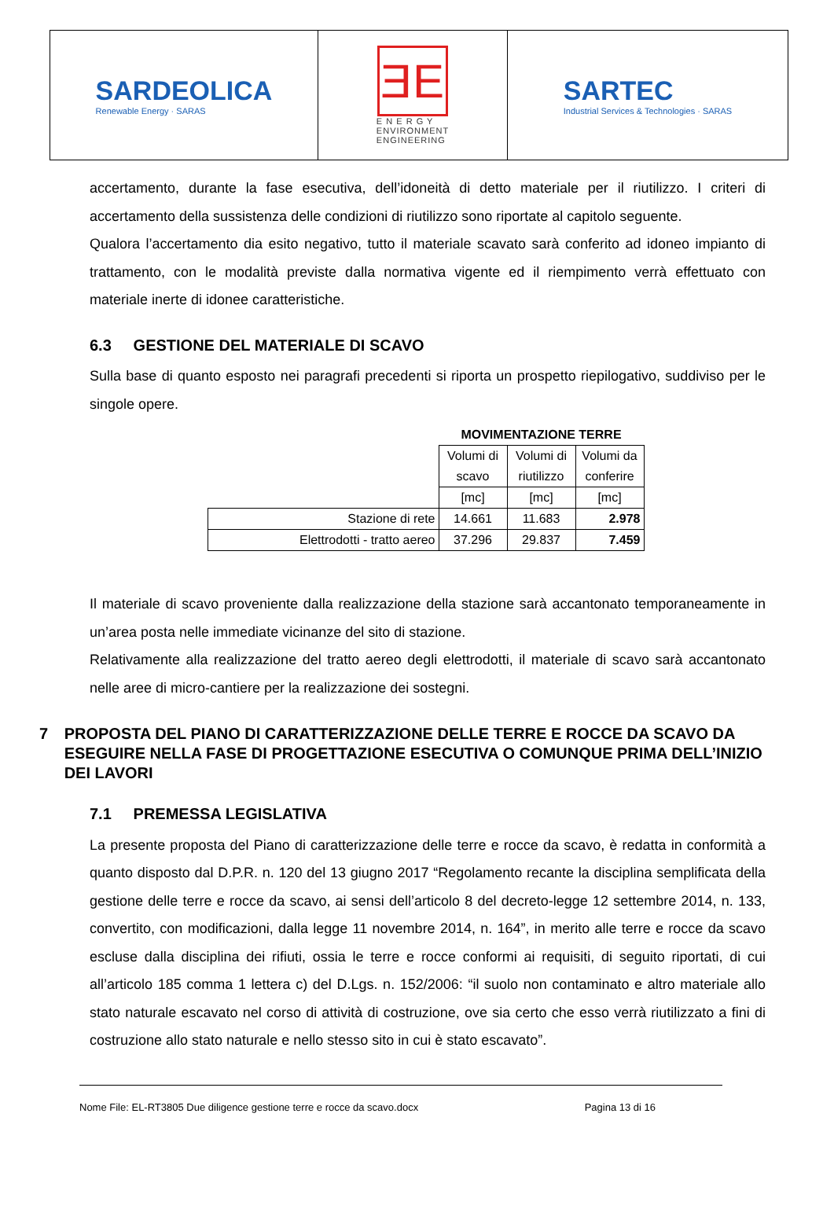SARDEOLICA
Renewable Energy · SARAS
ƎE
E N E R G Y
ENVIRONMENT
ENGINEERING
SARTEC
Industrial Services & Technologies · SARAS
accertamento, durante la fase esecutiva, dell’idoneità di detto materiale per il riutilizzo. I criteri di accertamento della sussistenza delle condizioni di riutilizzo sono riportate al capitolo seguente.
Qualora l’accertamento dia esito negativo, tutto il materiale scavato sarà conferito ad idoneo impianto di trattamento, con le modalità previste dalla normativa vigente ed il riempimento verrà effettuato con materiale inerte di idonee caratteristiche.
6.3 GESTIONE DEL MATERIALE DI SCAVO
Sulla base di quanto esposto nei paragrafi precedenti si riporta un prospetto riepilogativo, suddiviso per le singole opere.
| | MOVIMENTAZIONE TERRE | | |
| | Volumi di scavo | Volumi di riutilizzo | Volumi da conferire |
| | [mc] | [mc] | [mc] |
| Stazione di rete | 14.661 | 11.683 | 2.978 |
| Elettrodotti - tratto aereo | 37.296 | 29.837 | 7.459 |
Il materiale di scavo proveniente dalla realizzazione della stazione sarà accantonato temporaneamente in un’area posta nelle immediate vicinanze del sito di stazione.
Relativamente alla realizzazione del tratto aereo degli elettrodotti, il materiale di scavo sarà accantonato nelle aree di micro-cantiere per la realizzazione dei sostegni.
7 PROPOSTA DEL PIANO DI CARATTERIZZAZIONE DELLE TERRE E ROCCE DA SCAVO DA ESEGUIRE NELLA FASE DI PROGETTAZIONE ESECUTIVA O COMUNQUE PRIMA DELL’INIZIO DEI LAVORI
7.1 PREMESSA LEGISLATIVA
La presente proposta del Piano di caratterizzazione delle terre e rocce da scavo, è redatta in conformità a quanto disposto dal D.P.R. n. 120 del 13 giugno 2017 “Regolamento recante la disciplina semplificata della gestione delle terre e rocce da scavo, ai sensi dell’articolo 8 del decreto-legge 12 settembre 2014, n. 133, convertito, con modificazioni, dalla legge 11 novembre 2014, n. 164”, in merito alle terre e rocce da scavo escluse dalla disciplina dei rifiuti, ossia le terre e rocce conformi ai requisiti, di seguito riportati, di cui all’articolo 185 comma 1 lettera c) del D.Lgs. n. 152/2006: “il suolo non contaminato e altro materiale allo stato naturale escavato nel corso di attività di costruzione, ove sia certo che esso verrà riutilizzato a fini di costruzione allo stato naturale e nello stesso sito in cui è stato escavato”.
Nome File: EL-RT3805 Due diligence gestione terre e rocce da scavo.docx Pagina 13 di 16